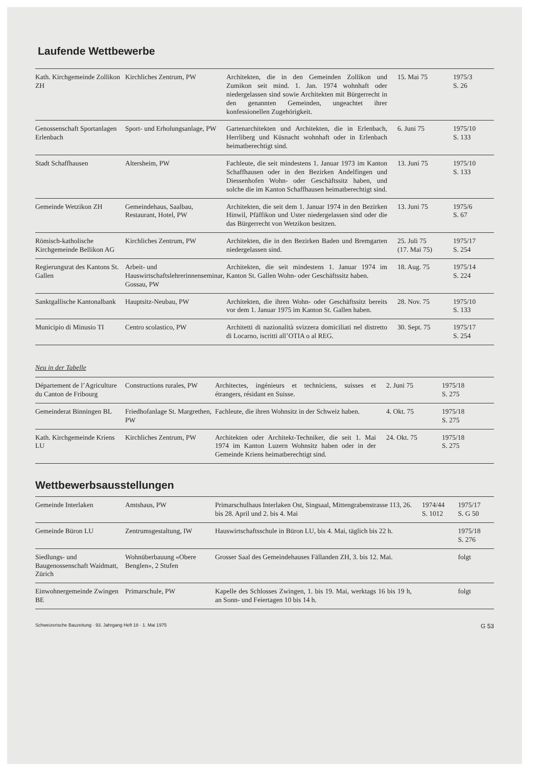Laufende Wettbewerbe
| Kath. Kirchgemeinde Zollikon ZH | Kirchliches Zentrum, PW | Architekten, die in den Gemeinden Zollikon und Zumikon seit mind. 1. Jan. 1974 wohnhaft oder niedergelassen sind sowie Architekten mit Bürgerrecht in den genannten Gemeinden, ungeachtet ihrer konfessionellen Zugehörigkeit. | 15. Mai 75 | 1975/3 S. 26 |
| Genossenschaft Sportanlagen Erlenbach | Sport- und Erholungsanlage, PW | Gartenarchitekten und Architekten, die in Erlenbach, Herrliberg und Küsnacht wohnhaft oder in Erlenbach heimatberechtigt sind. | 6. Juni 75 | 1975/10 S. 133 |
| Stadt Schaffhausen | Altersheim, PW | Fachleute, die seit mindestens 1. Januar 1973 im Kanton Schaffhausen oder in den Bezirken Andelfingen und Diessenhofen Wohn- oder Geschäftssitz haben, und solche die im Kanton Schaffhausen heimatberechtigt sind. | 13. Juni 75 | 1975/10 S. 133 |
| Gemeinde Wetzikon ZH | Gemeindehaus, Saalbau, Restaurant, Hotel, PW | Architekten, die seit dem 1. Januar 1974 in den Bezirken Hinwil, Pfäffikon und Uster niedergelassen sind oder die das Bürgerrecht von Wetzikon besitzen. | 13. Juni 75 | 1975/6 S. 67 |
| Römisch-katholische Kirchgemeinde Bellikon AG | Kirchliches Zentrum, PW | Architekten, die in den Bezirken Baden und Bremgarten niedergelassen sind. | 25. Juli 75 (17. Mai 75) | 1975/17 S. 254 |
| Regierungsrat des Kantons St. Gallen | Arbeit- und Hauswirtschaftslehrerinnenseminar, Gossau, PW | Architekten, die seit mindestens 1. Januar 1974 im Kanton St. Gallen Wohn- oder Geschäftssitz haben. | 18. Aug. 75 | 1975/14 S. 224 |
| Sanktgallische Kantonalbank | Hauptsitz-Neubau, PW | Architekten, die ihren Wohn- oder Geschäftssitz bereits vor dem 1. Januar 1975 im Kanton St. Gallen haben. | 28. Nov. 75 | 1975/10 S. 133 |
| Municipio di Minusio TI | Centro scolastico, PW | Architetti di nazionalità svizzera domiciliati nel distretto di Locarno, iscritti all’OTIA o al REG. | 30. Sept. 75 | 1975/17 S. 254 |
Neu in der Tabelle
| Département de l’Agriculture du Canton de Fribourg | Constructions rurales, PW | Architectes, ingénieurs et techniciens, suisses et étrangers, résidant en Suisse. | 2. Juni 75 | 1975/18 S. 275 |
| Gemeinderat Binningen BL | Friedhofanlage St. Margrethen, PW | Fachleute, die ihren Wohnsitz in der Schweiz haben. | 4. Okt. 75 | 1975/18 S. 275 |
| Kath. Kirchgemeinde Kriens LU | Kirchliches Zentrum, PW | Architekten oder Architekt-Techniker, die seit 1. Mai 1974 im Kanton Luzern Wohnsitz haben oder in der Gemeinde Kriens heimatberechtigt sind. | 24. Okt. 75 | 1975/18 S. 275 |
Wettbewerbsausstellungen
| Gemeinde Interlaken | Amtshaus, PW | Primarschulhaus Interlaken Ost, Singsaal, Mittengrabenstrasse 113, 26. bis 28. April und 2. bis 4. Mai | 1974/44 S. 1012 | 1975/17 S. G 50 |
| Gemeinde Büron LU | Zentrumsgestaltung, IW | Hauswirtschaftsschule in Büron LU, bis 4. Mai, täglich bis 22 h. | | 1975/18 S. 276 |
| Siedlungs- und Baugenossenschaft Waidmatt, Zürich | Wohnüberbauung «Obere Benglen», 2 Stufen | Grosser Saal des Gemeindehauses Fällanden ZH, 3. bis 12. Mai. | | folgt |
| Einwohnergemeinde Zwingen BE | Primarschule, PW | Kapelle des Schlosses Zwingen, 1. bis 19. Mai, werktags 16 bis 19 h, an Sonn- und Feiertagen 10 bis 14 h. | | folgt |
Schweizerische Bauzeitung · 93. Jahrgang Heft 18 · 1. Mai 1975 G 53